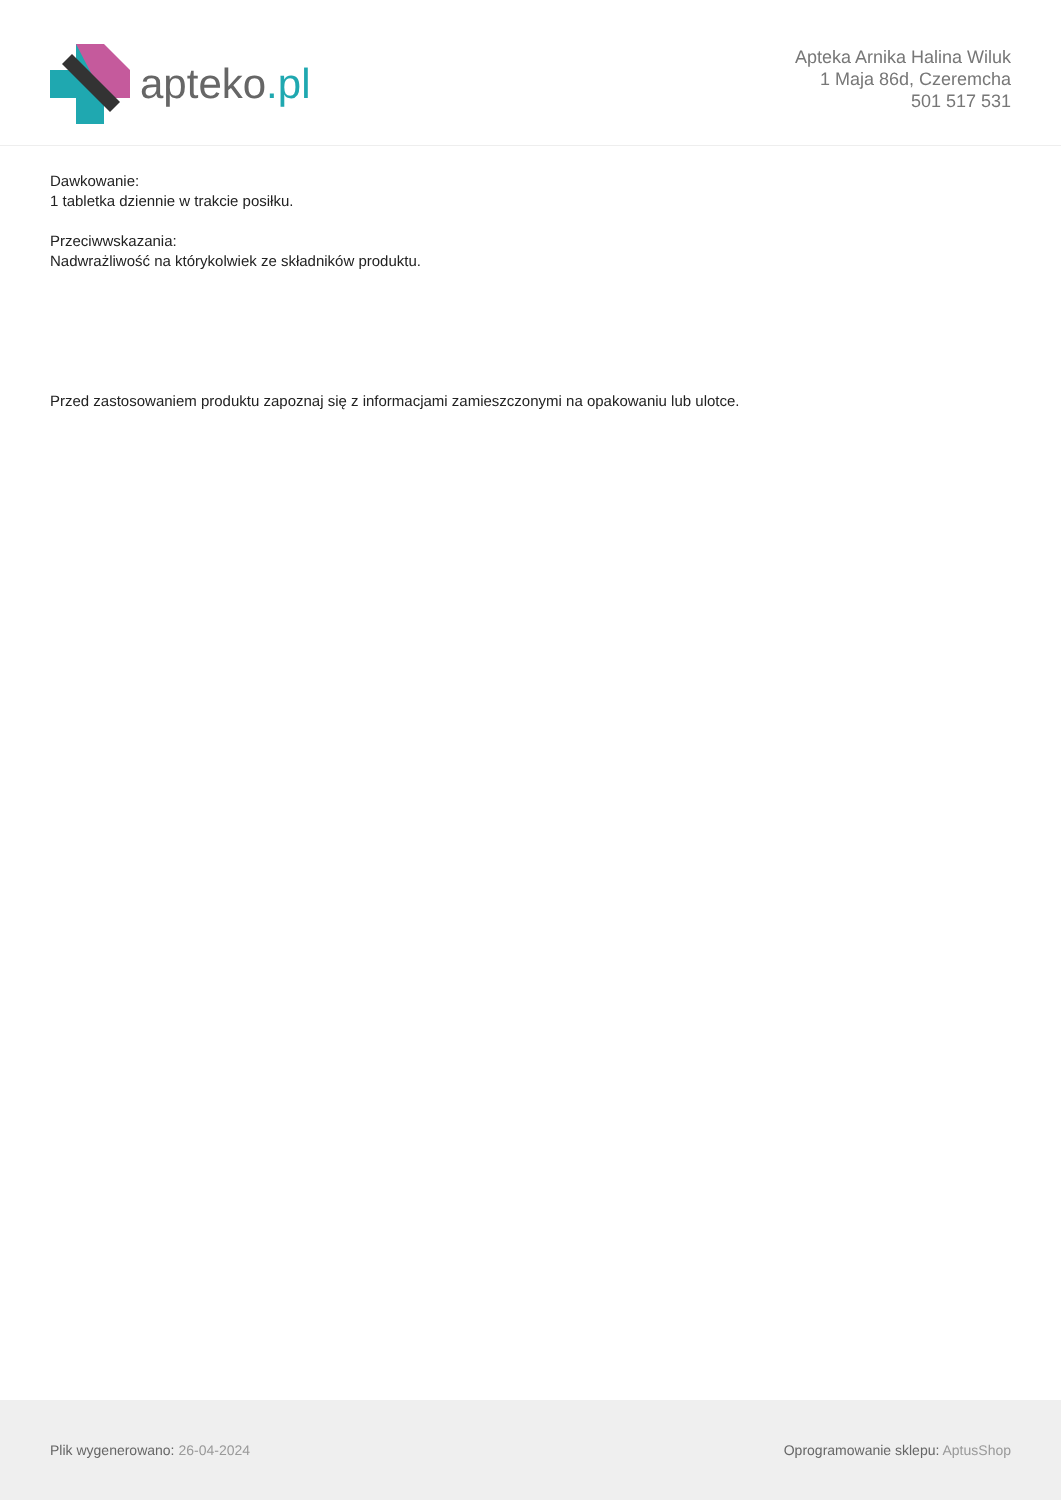apteko.pl
Apteka Arnika Halina Wiluk
1 Maja 86d, Czeremcha
501 517 531
Dawkowanie:
1 tabletka dziennie w trakcie posiłku.
Przeciwwskazania:
Nadwrażliwość na którykolwiek ze składników produktu.
Przed zastosowaniem produktu zapoznaj się z informacjami zamieszczonymi na opakowaniu lub ulotce.
Plik wygenerowano: 26-04-2024
Oprogramowanie sklepu: AptusShop